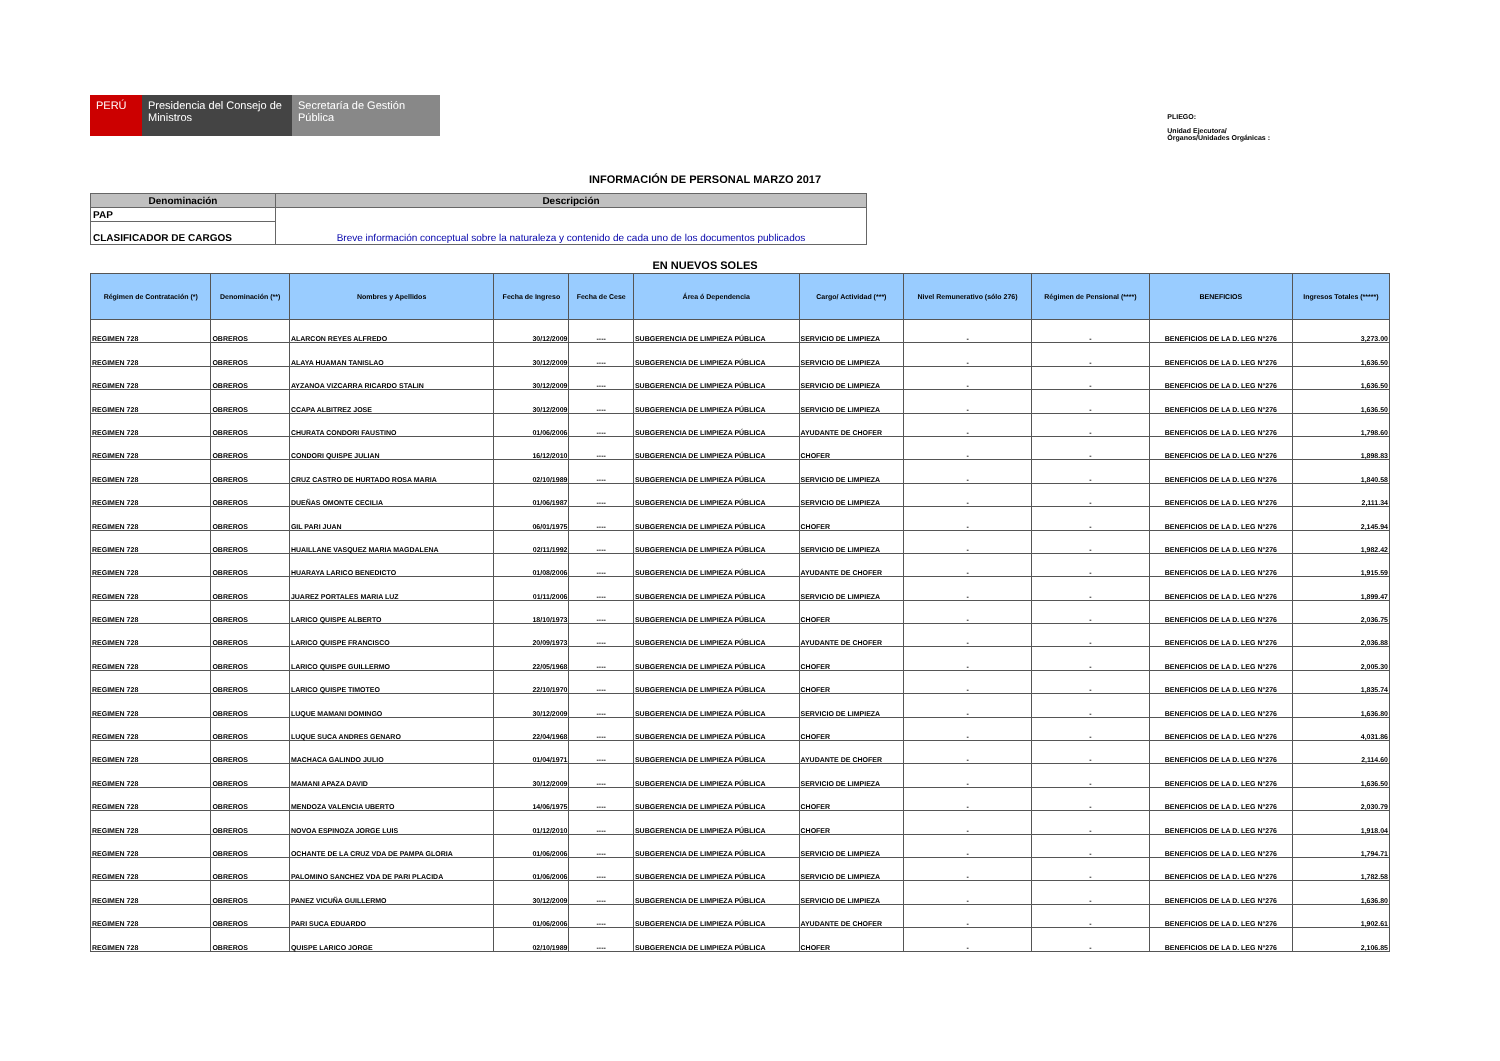PERÚ Presidencia del Consejo de Ministros
Secretaría de Gestión Pública
PLIEGO:
Unidad Ejecutora/
Órganos/Unidades Orgánicas :
INFORMACIÓN DE PERSONAL MARZO 2017
| Denominación | Descripción |
| --- | --- |
| PAP | Breve información conceptual sobre la naturaleza y contenido de cada uno de los documentos publicados |
| CLASIFICADOR DE CARGOS | |
EN NUEVOS SOLES
| Régimen de Contratación (*) | Denominación (**) | Nombres y Apellidos | Fecha de Ingreso | Fecha de Cese | Área ó Dependencia | Cargo/ Actividad (***) | Nivel Remunerativo (sólo 276) | Régimen de Pensional (****) | BENEFICIOS | Ingresos Totales (*****) |
| --- | --- | --- | --- | --- | --- | --- | --- | --- | --- | --- |
| REGIMEN 728 | OBREROS | ALARCON REYES ALFREDO | 30/12/2009 | ---- | SUBGERENCIA DE LIMPIEZA PÚBLICA | SERVICIO DE LIMPIEZA | - | - | BENEFICIOS DE LA D. LEG N°276 | 3,273.00 |
| REGIMEN 728 | OBREROS | ALAYA HUAMAN TANISLAO | 30/12/2009 | ---- | SUBGERENCIA DE LIMPIEZA PÚBLICA | SERVICIO DE LIMPIEZA | - | - | BENEFICIOS DE LA D. LEG N°276 | 1,636.50 |
| REGIMEN 728 | OBREROS | AYZANOA VIZCARRA RICARDO STALIN | 30/12/2009 | ---- | SUBGERENCIA DE LIMPIEZA PÚBLICA | SERVICIO DE LIMPIEZA | - | - | BENEFICIOS DE LA D. LEG N°276 | 1,636.50 |
| REGIMEN 728 | OBREROS | CCAPA ALBITREZ JOSE | 30/12/2009 | ---- | SUBGERENCIA DE LIMPIEZA PÚBLICA | SERVICIO DE LIMPIEZA | - | - | BENEFICIOS DE LA D. LEG N°276 | 1,636.50 |
| REGIMEN 728 | OBREROS | CHURATA CONDORI FAUSTINO | 01/06/2006 | ---- | SUBGERENCIA DE LIMPIEZA PÚBLICA | AYUDANTE DE CHOFER | - | - | BENEFICIOS DE LA D. LEG N°276 | 1,798.60 |
| REGIMEN 728 | OBREROS | CONDORI QUISPE JULIAN | 16/12/2010 | ---- | SUBGERENCIA DE LIMPIEZA PÚBLICA | CHOFER | - | - | BENEFICIOS DE LA D. LEG N°276 | 1,898.83 |
| REGIMEN 728 | OBREROS | CRUZ CASTRO DE HURTADO ROSA MARIA | 02/10/1989 | ---- | SUBGERENCIA DE LIMPIEZA PÚBLICA | SERVICIO DE LIMPIEZA | - | - | BENEFICIOS DE LA D. LEG N°276 | 1,840.58 |
| REGIMEN 728 | OBREROS | DUEÑAS OMONTE CECILIA | 01/06/1987 | ---- | SUBGERENCIA DE LIMPIEZA PÚBLICA | SERVICIO DE LIMPIEZA | - | - | BENEFICIOS DE LA D. LEG N°276 | 2,111.34 |
| REGIMEN 728 | OBREROS | GIL PARI JUAN | 06/01/1975 | ---- | SUBGERENCIA DE LIMPIEZA PÚBLICA | CHOFER | - | - | BENEFICIOS DE LA D. LEG N°276 | 2,145.94 |
| REGIMEN 728 | OBREROS | HUAILLANE VASQUEZ MARIA MAGDALENA | 02/11/1992 | ---- | SUBGERENCIA DE LIMPIEZA PÚBLICA | SERVICIO DE LIMPIEZA | - | - | BENEFICIOS DE LA D. LEG N°276 | 1,982.42 |
| REGIMEN 728 | OBREROS | HUARAYA LARICO BENEDICTO | 01/08/2006 | ---- | SUBGERENCIA DE LIMPIEZA PÚBLICA | AYUDANTE DE CHOFER | - | - | BENEFICIOS DE LA D. LEG N°276 | 1,915.59 |
| REGIMEN 728 | OBREROS | JUAREZ PORTALES MARIA LUZ | 01/11/2006 | ---- | SUBGERENCIA DE LIMPIEZA PÚBLICA | SERVICIO DE LIMPIEZA | - | - | BENEFICIOS DE LA D. LEG N°276 | 1,899.47 |
| REGIMEN 728 | OBREROS | LARICO QUISPE ALBERTO | 18/10/1973 | ---- | SUBGERENCIA DE LIMPIEZA PÚBLICA | CHOFER | - | - | BENEFICIOS DE LA D. LEG N°276 | 2,036.75 |
| REGIMEN 728 | OBREROS | LARICO QUISPE FRANCISCO | 20/09/1973 | ---- | SUBGERENCIA DE LIMPIEZA PÚBLICA | AYUDANTE DE CHOFER | - | - | BENEFICIOS DE LA D. LEG N°276 | 2,036.88 |
| REGIMEN 728 | OBREROS | LARICO QUISPE GUILLERMO | 22/05/1968 | ---- | SUBGERENCIA DE LIMPIEZA PÚBLICA | CHOFER | - | - | BENEFICIOS DE LA D. LEG N°276 | 2,005.30 |
| REGIMEN 728 | OBREROS | LARICO QUISPE TIMOTEO | 22/10/1970 | ---- | SUBGERENCIA DE LIMPIEZA PÚBLICA | CHOFER | - | - | BENEFICIOS DE LA D. LEG N°276 | 1,835.74 |
| REGIMEN 728 | OBREROS | LUQUE MAMANI DOMINGO | 30/12/2009 | ---- | SUBGERENCIA DE LIMPIEZA PÚBLICA | SERVICIO DE LIMPIEZA | - | - | BENEFICIOS DE LA D. LEG N°276 | 1,636.80 |
| REGIMEN 728 | OBREROS | LUQUE SUCA ANDRES GENARO | 22/04/1968 | ---- | SUBGERENCIA DE LIMPIEZA PÚBLICA | CHOFER | - | - | BENEFICIOS DE LA D. LEG N°276 | 4,031.86 |
| REGIMEN 728 | OBREROS | MACHACA GALINDO JULIO | 01/04/1971 | ---- | SUBGERENCIA DE LIMPIEZA PÚBLICA | AYUDANTE DE CHOFER | - | - | BENEFICIOS DE LA D. LEG N°276 | 2,114.60 |
| REGIMEN 728 | OBREROS | MAMANI APAZA DAVID | 30/12/2009 | ---- | SUBGERENCIA DE LIMPIEZA PÚBLICA | SERVICIO DE LIMPIEZA | - | - | BENEFICIOS DE LA D. LEG N°276 | 1,636.50 |
| REGIMEN 728 | OBREROS | MENDOZA VALENCIA UBERTO | 14/06/1975 | ---- | SUBGERENCIA DE LIMPIEZA PÚBLICA | CHOFER | - | - | BENEFICIOS DE LA D. LEG N°276 | 2,030.79 |
| REGIMEN 728 | OBREROS | NOVOA ESPINOZA JORGE LUIS | 01/12/2010 | ---- | SUBGERENCIA DE LIMPIEZA PÚBLICA | CHOFER | - | - | BENEFICIOS DE LA D. LEG N°276 | 1,918.04 |
| REGIMEN 728 | OBREROS | OCHANTE DE LA CRUZ VDA DE PAMPA GLORIA | 01/06/2006 | ---- | SUBGERENCIA DE LIMPIEZA PÚBLICA | SERVICIO DE LIMPIEZA | - | - | BENEFICIOS DE LA D. LEG N°276 | 1,794.71 |
| REGIMEN 728 | OBREROS | PALOMINO SANCHEZ VDA DE PARI PLACIDA | 01/06/2006 | ---- | SUBGERENCIA DE LIMPIEZA PÚBLICA | SERVICIO DE LIMPIEZA | - | - | BENEFICIOS DE LA D. LEG N°276 | 1,782.58 |
| REGIMEN 728 | OBREROS | PANEZ VICUÑA GUILLERMO | 30/12/2009 | ---- | SUBGERENCIA DE LIMPIEZA PÚBLICA | SERVICIO DE LIMPIEZA | - | - | BENEFICIOS DE LA D. LEG N°276 | 1,636.80 |
| REGIMEN 728 | OBREROS | PARI SUCA EDUARDO | 01/06/2006 | ---- | SUBGERENCIA DE LIMPIEZA PÚBLICA | AYUDANTE DE CHOFER | - | - | BENEFICIOS DE LA D. LEG N°276 | 1,902.61 |
| REGIMEN 728 | OBREROS | QUISPE LARICO JORGE | 02/10/1989 | ---- | SUBGERENCIA DE LIMPIEZA PÚBLICA | CHOFER | - | - | BENEFICIOS DE LA D. LEG N°276 | 2,106.85 |